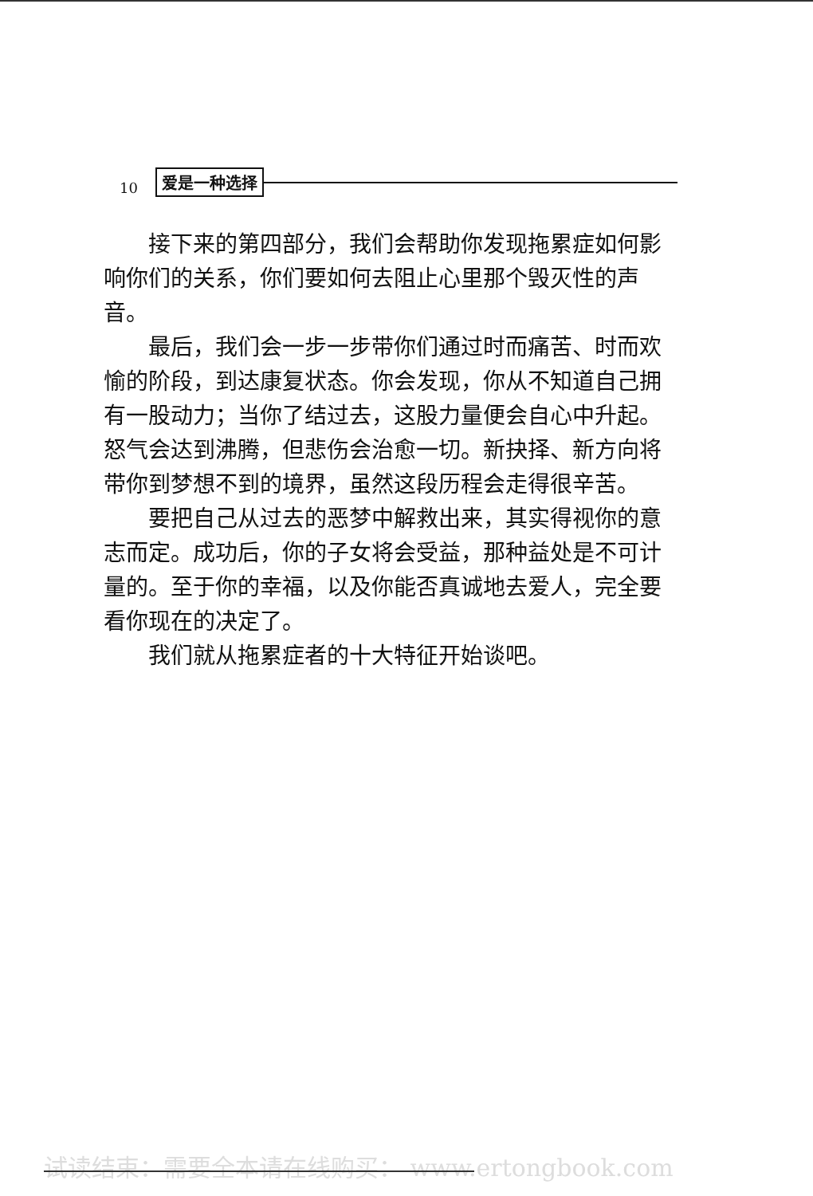10 爱是一种选择
接下来的第四部分，我们会帮助你发现拖累症如何影响你们的关系，你们要如何去阻止心里那个毁灭性的声音。
最后，我们会一步一步带你们通过时而痛苦、时而欢愉的阶段，到达康复状态。你会发现，你从不知道自己拥有一股动力；当你了结过去，这股力量便会自心中升起。怒气会达到沸腾，但悲伤会治愈一切。新抉择、新方向将带你到梦想不到的境界，虽然这段历程会走得很辛苦。
要把自己从过去的恶梦中解救出来，其实得视你的意志而定。成功后，你的子女将会受益，那种益处是不可计量的。至于你的幸福，以及你能否真诚地去爱人，完全要看你现在的决定了。
我们就从拖累症者的十大特征开始谈吧。
试读结束：需要全本请在线购买： www.ertongbook.com